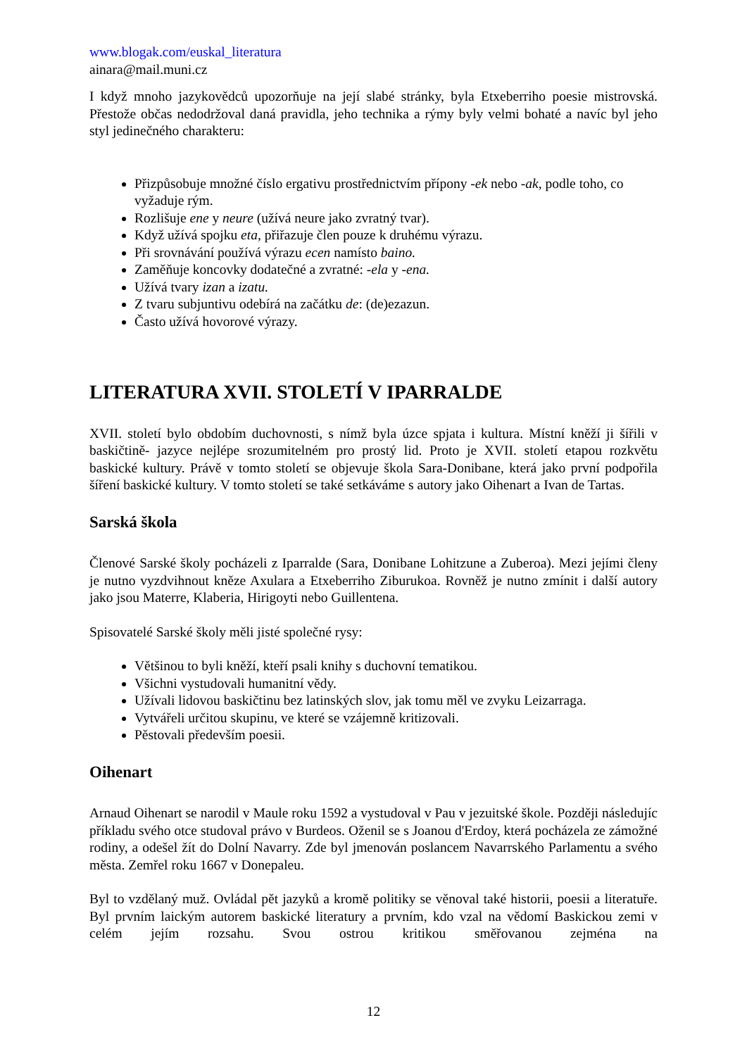www.blogak.com/euskal_literatura
ainara@mail.muni.cz
I když mnoho jazykovědců upozorňuje na její slabé stránky, byla Etxeberriho poesie mistrovská. Přestože občas nedodržoval daná pravidla, jeho technika a rýmy byly velmi bohaté a navíc byl jeho styl jedinečného charakteru:
Přizpůsobuje množné číslo ergativu prostřednictvím přípony -ek nebo -ak, podle toho, co vyžaduje rým.
Rozlišuje ene y neure (užívá neure jako zvratný tvar).
Když užívá spojku eta, přiřazuje člen pouze k druhému výrazu.
Při srovnávání používá výrazu ecen namísto baino.
Zaměňuje koncovky dodatečné a zvratné: -ela y -ena.
Užívá tvary izan a izatu.
Z tvaru subjuntivu odebírá na začátku de: (de)ezazun.
Často užívá hovorové výrazy.
LITERATURA XVII. STOLETÍ V IPARRALDE
XVII. století bylo obdobím duchovnosti, s nímž byla úzce spjata i kultura. Místní kněží ji šířili v baskičtině- jazyce nejlépe srozumitelném pro prostý lid. Proto je XVII. století etapou rozkvětu baskické kultury. Právě v tomto století se objevuje škola Sara-Donibane, která jako první podpořila šíření baskické kultury. V tomto století se také setkáváme s autory jako Oihenart a Ivan de Tartas.
Sarská škola
Členové Sarské školy pocházeli z Iparralde (Sara, Donibane Lohitzune a Zuberoa). Mezi jejími členy je nutno vyzdvihnout kněze Axulara a Etxeberriho Ziburukoa. Rovněž je nutno zmínit i další autory jako jsou Materre, Klaberia, Hirigoyti nebo Guillentena.
Spisovatelé Sarské školy měli jisté společné rysy:
Většinou to byli kněží, kteří psali knihy s duchovní tematikou.
Všichni vystudovali humanitní vědy.
Užívali lidovou baskičtinu bez latinských slov, jak tomu měl ve zvyku Leizarraga.
Vytvářeli určitou skupinu, ve které se vzájemně kritizovali.
Pěstovali především poesii.
Oihenart
Arnaud Oihenart se narodil v Maule roku 1592 a vystudoval v Pau v jezuitské škole. Později následujíc příkladu svého otce studoval právo v Burdeos. Oženil se s Joanou d'Erdoy, která pocházela ze zámožné rodiny, a odešel žít do Dolní Navarry. Zde byl jmenován poslancem Navarrského Parlamentu a svého města. Zemřel roku 1667 v Donepaleu.
Byl to vzdělaný muž. Ovládal pět jazyků a kromě politiky se věnoval také historii, poesii a literatuře. Byl prvním laickým autorem baskické literatury a prvním, kdo vzal na vědomí Baskickou zemi v celém jejím rozsahu. Svou ostrou kritikou směřovanou zejména na
12